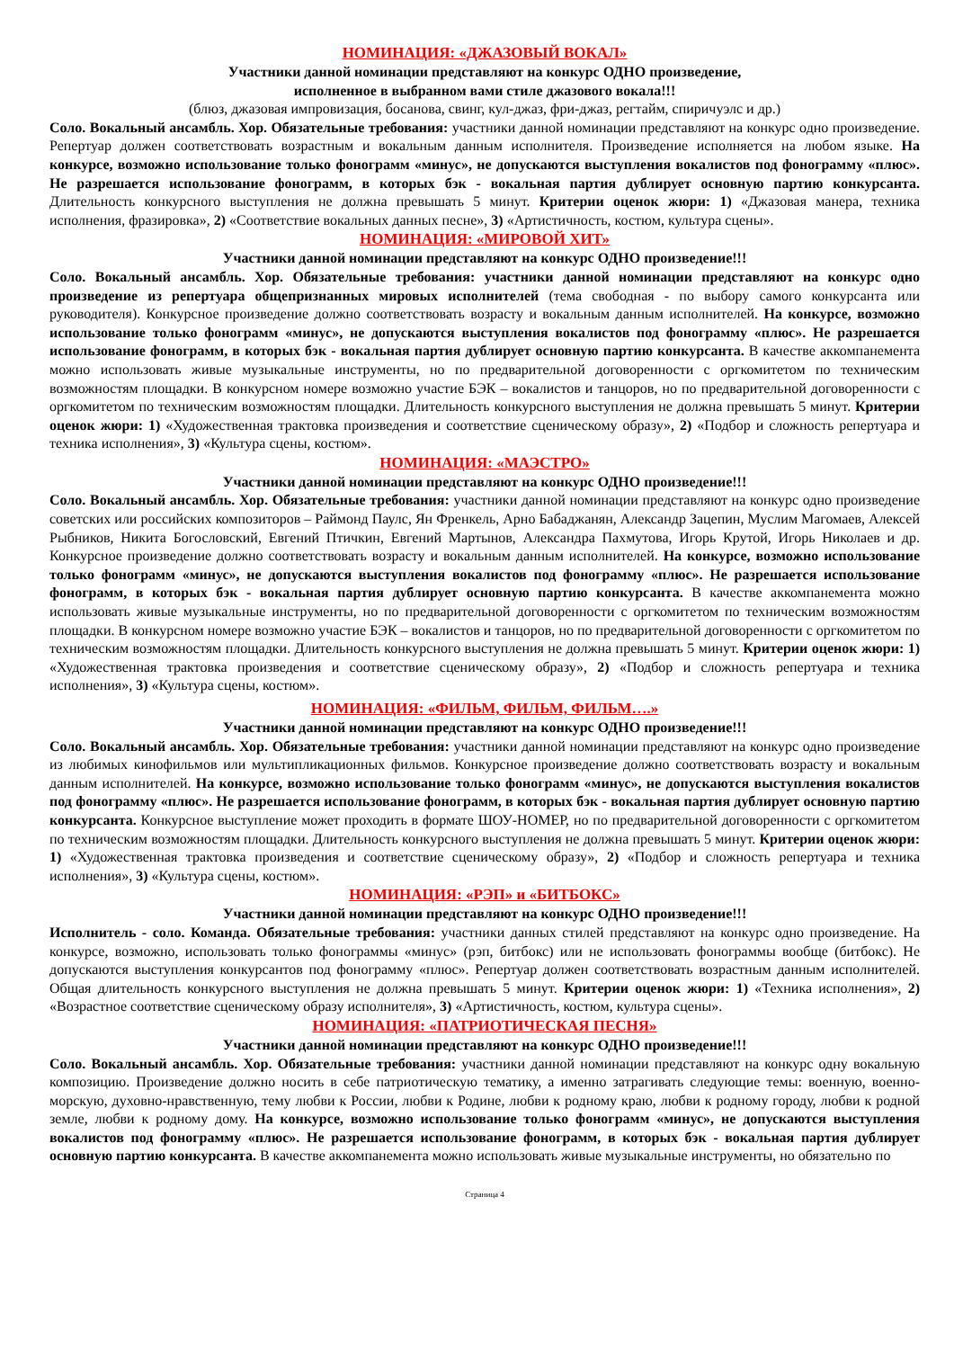НОМИНАЦИЯ: «ДЖАЗОВЫЙ ВОКАЛ»
Участники данной номинации представляют на конкурс ОДНО произведение,
исполненное в выбранном вами стиле джазового вокала!!!
(блюз, джазовая импровизация, босанова, свинг, кул-джаз, фри-джаз, регтайм, спиричуэлс и др.)
Соло. Вокальный ансамбль. Хор. Обязательные требования: участники данной номинации представляют на конкурс одно произведение. Репертуар должен соответствовать возрастным и вокальным данным исполнителя. Произведение исполняется на любом языке. На конкурсе, возможно использование только фонограмм «минус», не допускаются выступления вокалистов под фонограмму «плюс». Не разрешается использование фонограмм, в которых бэк - вокальная партия дублирует основную партию конкурсанта. Длительность конкурсного выступления не должна превышать 5 минут. Критерии оценок жюри: 1) «Джазовая манера, техника исполнения, фразировка», 2) «Соответствие вокальных данных песне», 3) «Артистичность, костюм, культура сцены».
НОМИНАЦИЯ: «МИРОВОЙ ХИТ»
Участники данной номинации представляют на конкурс ОДНО произведение!!!
Соло. Вокальный ансамбль. Хор. Обязательные требования: участники данной номинации представляют на конкурс одно произведение из репертуара общепризнанных мировых исполнителей (тема свободная - по выбору самого конкурсанта или руководителя). Конкурсное произведение должно соответствовать возрасту и вокальным данным исполнителей. На конкурсе, возможно использование только фонограмм «минус», не допускаются выступления вокалистов под фонограмму «плюс». Не разрешается использование фонограмм, в которых бэк - вокальная партия дублирует основную партию конкурсанта. В качестве аккомпанемента можно использовать живые музыкальные инструменты, но по предварительной договоренности с оргкомитетом по техническим возможностям площадки. В конкурсном номере возможно участие БЭК – вокалистов и танцоров, но по предварительной договоренности с оргкомитетом по техническим возможностям площадки. Длительность конкурсного выступления не должна превышать 5 минут. Критерии оценок жюри: 1) «Художественная трактовка произведения и соответствие сценическому образу», 2) «Подбор и сложность репертуара и техника исполнения», 3) «Культура сцены, костюм».
НОМИНАЦИЯ: «МАЭСТРО»
Участники данной номинации представляют на конкурс ОДНО произведение!!!
Соло. Вокальный ансамбль. Хор. Обязательные требования: участники данной номинации представляют на конкурс одно произведение советских или российских композиторов – Раймонд Паулс, Ян Френкель, Арно Бабаджанян, Александр Зацепин, Муслим Магомаев, Алексей Рыбников, Никита Богословский, Евгений Птичкин, Евгений Мартынов, Александра Пахмутова, Игорь Крутой, Игорь Николаев и др. Конкурсное произведение должно соответствовать возрасту и вокальным данным исполнителей. На конкурсе, возможно использование только фонограмм «минус», не допускаются выступления вокалистов под фонограмму «плюс». Не разрешается использование фонограмм, в которых бэк - вокальная партия дублирует основную партию конкурсанта. В качестве аккомпанемента можно использовать живые музыкальные инструменты, но по предварительной договоренности с оргкомитетом по техническим возможностям площадки. В конкурсном номере возможно участие БЭК – вокалистов и танцоров, но по предварительной договоренности с оргкомитетом по техническим возможностям площадки. Длительность конкурсного выступления не должна превышать 5 минут. Критерии оценок жюри: 1) «Художественная трактовка произведения и соответствие сценическому образу», 2) «Подбор и сложность репертуара и техника исполнения», 3) «Культура сцены, костюм».
НОМИНАЦИЯ: «ФИЛЬМ, ФИЛЬМ, ФИЛЬМ….»
Участники данной номинации представляют на конкурс ОДНО произведение!!!
Соло. Вокальный ансамбль. Хор. Обязательные требования: участники данной номинации представляют на конкурс одно произведение из любимых кинофильмов или мультипликационных фильмов. Конкурсное произведение должно соответствовать возрасту и вокальным данным исполнителей. На конкурсе, возможно использование только фонограмм «минус», не допускаются выступления вокалистов под фонограмму «плюс». Не разрешается использование фонограмм, в которых бэк - вокальная партия дублирует основную партию конкурсанта. Конкурсное выступление может проходить в формате ШОУ-НОМЕР, но по предварительной договоренности с оргкомитетом по техническим возможностям площадки. Длительность конкурсного выступления не должна превышать 5 минут. Критерии оценок жюри: 1) «Художественная трактовка произведения и соответствие сценическому образу», 2) «Подбор и сложность репертуара и техника исполнения», 3) «Культура сцены, костюм».
НОМИНАЦИЯ: «РЭП» и «БИТБОКС»
Участники данной номинации представляют на конкурс ОДНО произведение!!!
Исполнитель - соло. Команда. Обязательные требования: участники данных стилей представляют на конкурс одно произведение. На конкурсе, возможно, использовать только фонограммы «минус» (рэп, битбокс) или не использовать фонограммы вообще (битбокс). Не допускаются выступления конкурсантов под фонограмму «плюс». Репертуар должен соответствовать возрастным данным исполнителей. Общая длительность конкурсного выступления не должна превышать 5 минут. Критерии оценок жюри: 1) «Техника исполнения», 2) «Возрастное соответствие сценическому образу исполнителя», 3) «Артистичность, костюм, культура сцены».
НОМИНАЦИЯ: «ПАТРИОТИЧЕСКАЯ ПЕСНЯ»
Участники данной номинации представляют на конкурс ОДНО произведение!!!
Соло. Вокальный ансамбль. Хор. Обязательные требования: участники данной номинации представляют на конкурс одну вокальную композицию. Произведение должно носить в себе патриотическую тематику, а именно затрагивать следующие темы: военную, военно-морскую, духовно-нравственную, тему любви к России, любви к Родине, любви к родному краю, любви к родному городу, любви к родной земле, любви к родному дому. На конкурсе, возможно использование только фонограмм «минус», не допускаются выступления вокалистов под фонограмму «плюс». Не разрешается использование фонограмм, в которых бэк - вокальная партия дублирует основную партию конкурсанта. В качестве аккомпанемента можно использовать живые музыкальные инструменты, но обязательно по
Страница 4